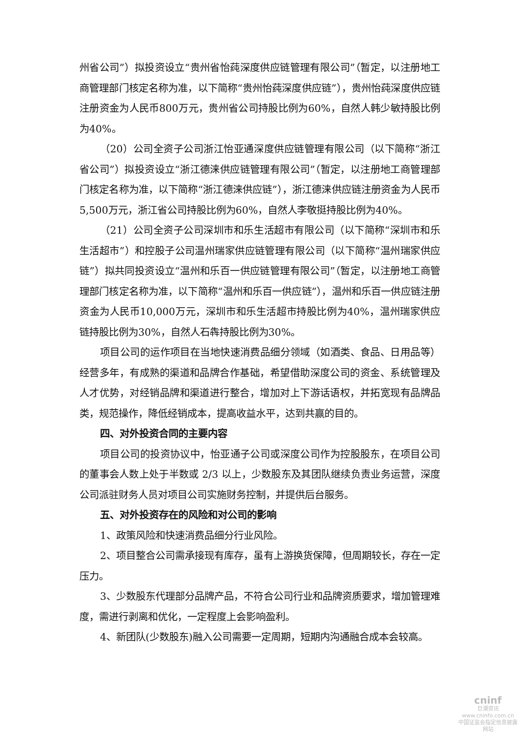州省公司”）拟投资设立“贵州省怡莼深度供应链管理有限公司”（暂定，以注册地工商管理部门核定名称为准，以下简称“贵州怡莼深度供应链”），贵州怡莼深度供应链注册资金为人民币800万元，贵州省公司持股比例为60%，自然人韩少敏持股比例为40%。
（20）公司全资子公司浙江怡亚通深度供应链管理有限公司（以下简称“浙江省公司”）拟投资设立“浙江德涞供应链管理有限公司”（暂定，以注册地工商管理部门核定名称为准，以下简称“浙江德涞供应链”），浙江德涞供应链注册资金为人民币5,500万元，浙江省公司持股比例为60%，自然人李敬挺持股比例为40%。
（21）公司全资子公司深圳市和乐生活超市有限公司（以下简称“深圳市和乐生活超市”）和控股子公司温州瑞家供应链管理有限公司（以下简称“温州瑞家供应链”）拟共同投资设立“温州和乐百一供应链管理有限公司”（暂定，以注册地工商管理部门核定名称为准，以下简称“温州和乐百一供应链”），温州和乐百一供应链注册资金为人民币10,000万元，深圳市和乐生活超市持股比例为40%，温州瑞家供应链持股比例为30%，自然人石犇持股比例为30%。
项目公司的运作项目在当地快速消费品细分领域（如酒类、食品、日用品等）经营多年，有成熟的渠道和品牌合作基础，希望借助深度公司的资金、系统管理及人才优势，对经销品牌和渠道进行整合，增加对上下游话语权，并拓宽现有品牌品类，规范操作，降低经销成本，提高收益水平，达到共赢的目的。
四、对外投资合同的主要内容
项目公司的投资协议中，怡亚通子公司或深度公司作为控股股东，在项目公司的董事会人数上处于半数或 2/3 以上，少数股东及其团队继续负责业务运营，深度公司派驻财务人员对项目公司实施财务控制，并提供后台服务。
五、对外投资存在的风险和对公司的影响
1、政策风险和快速消费品细分行业风险。
2、项目整合公司需承接现有库存，虽有上游换货保障，但周期较长，存在一定压力。
3、少数股东代理部分品牌产品，不符合公司行业和品牌资质要求，增加管理难度，需进行剥离和优化，一定程度上会影响盈利。
4、新团队(少数股东)融入公司需要一定周期，短期内沟通融合成本会较高。
cninf
巨潮资讯
www.cninfo.com.cn
中国证监会指定信息披露网站